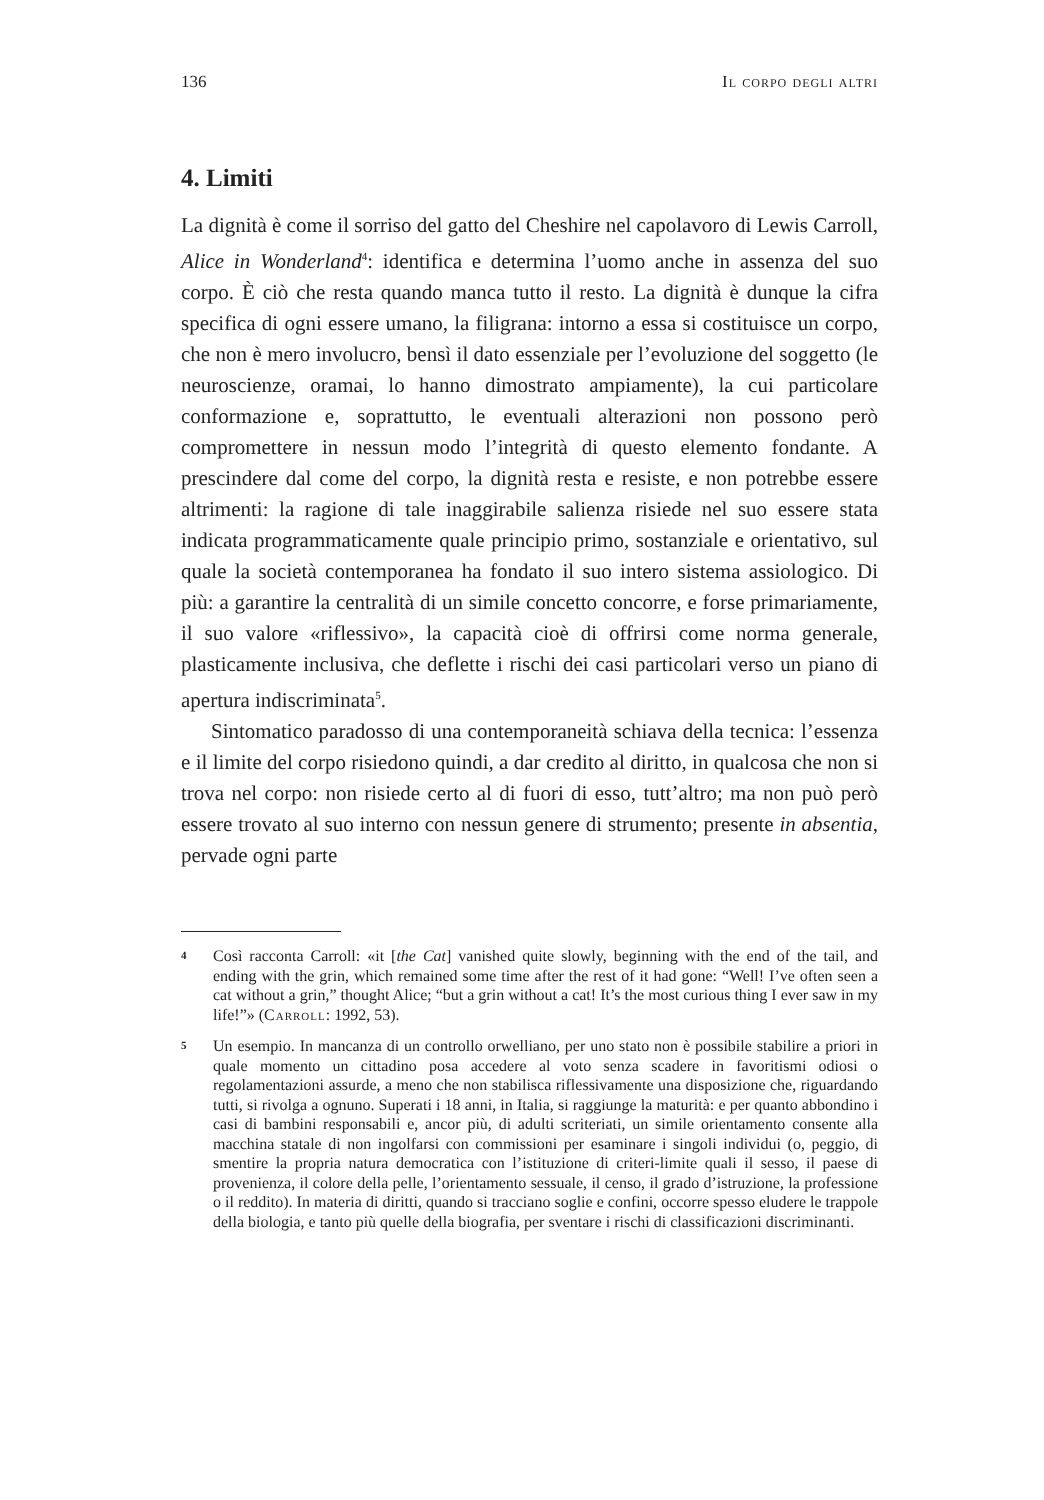136 Il corpo degli altri
4. Limiti
La dignità è come il sorriso del gatto del Cheshire nel capolavoro di Lewis Carroll, Alice in Wonderland<sup>4</sup>: identifica e determina l’uomo anche in assenza del suo corpo. È ciò che resta quando manca tutto il resto. La dignità è dunque la cifra specifica di ogni essere umano, la filigrana: intorno a essa si costituisce un corpo, che non è mero involucro, bensì il dato essenziale per l’evoluzione del soggetto (le neuroscienze, oramai, lo hanno dimostrato ampiamente), la cui particolare conformazione e, soprattutto, le eventuali alterazioni non possono però compromettere in nessun modo l’integrità di questo elemento fondante. A prescindere dal come del corpo, la dignità resta e resiste, e non potrebbe essere altrimenti: la ragione di tale inaggirabile salienza risiede nel suo essere stata indicata programmaticamente quale principio primo, sostanziale e orientativo, sul quale la società contemporanea ha fondato il suo intero sistema assiologico. Di più: a garantire la centralità di un simile concetto concorre, e forse primariamente, il suo valore «riflessivo», la capacità cioè di offrirsi come norma generale, plasticamente inclusiva, che deflette i rischi dei casi particolari verso un piano di apertura indiscriminata<sup>5</sup>.
Sintomatico paradosso di una contemporaneità schiava della tecnica: l’essenza e il limite del corpo risiedono quindi, a dar credito al diritto, in qualcosa che non si trova nel corpo: non risiede certo al di fuori di esso, tutt’altro; ma non può però essere trovato al suo interno con nessun genere di strumento; presente in absentia, pervade ogni parte
4 Così racconta Carroll: «it [the Cat] vanished quite slowly, beginning with the end of the tail, and ending with the grin, which remained some time after the rest of it had gone: “Well! I’ve often seen a cat without a grin,” thought Alice; “but a grin without a cat! It’s the most curious thing I ever saw in my life!”» (Carroll: 1992, 53).
5 Un esempio. In mancanza di un controllo orwelliano, per uno stato non è possibile stabilire a priori in quale momento un cittadino posa accedere al voto senza scadere in favoritismi odiosi o regolamentazioni assurde, a meno che non stabilisca riflessivamente una disposizione che, riguardando tutti, si rivolga a ognuno. Superati i 18 anni, in Italia, si raggiunge la maturità: e per quanto abbondino i casi di bambini responsabili e, ancor più, di adulti scriteriati, un simile orientamento consente alla macchina statale di non ingolfarsi con commissioni per esaminare i singoli individui (o, peggio, di smentire la propria natura democratica con l’istituzione di criteri-limite quali il sesso, il paese di provenienza, il colore della pelle, l’orientamento sessuale, il censo, il grado d’istruzione, la professione o il reddito). In materia di diritti, quando si tracciano soglie e confini, occorre spesso eludere le trappole della biologia, e tanto più quelle della biografia, per sventare i rischi di classificazioni discriminanti.